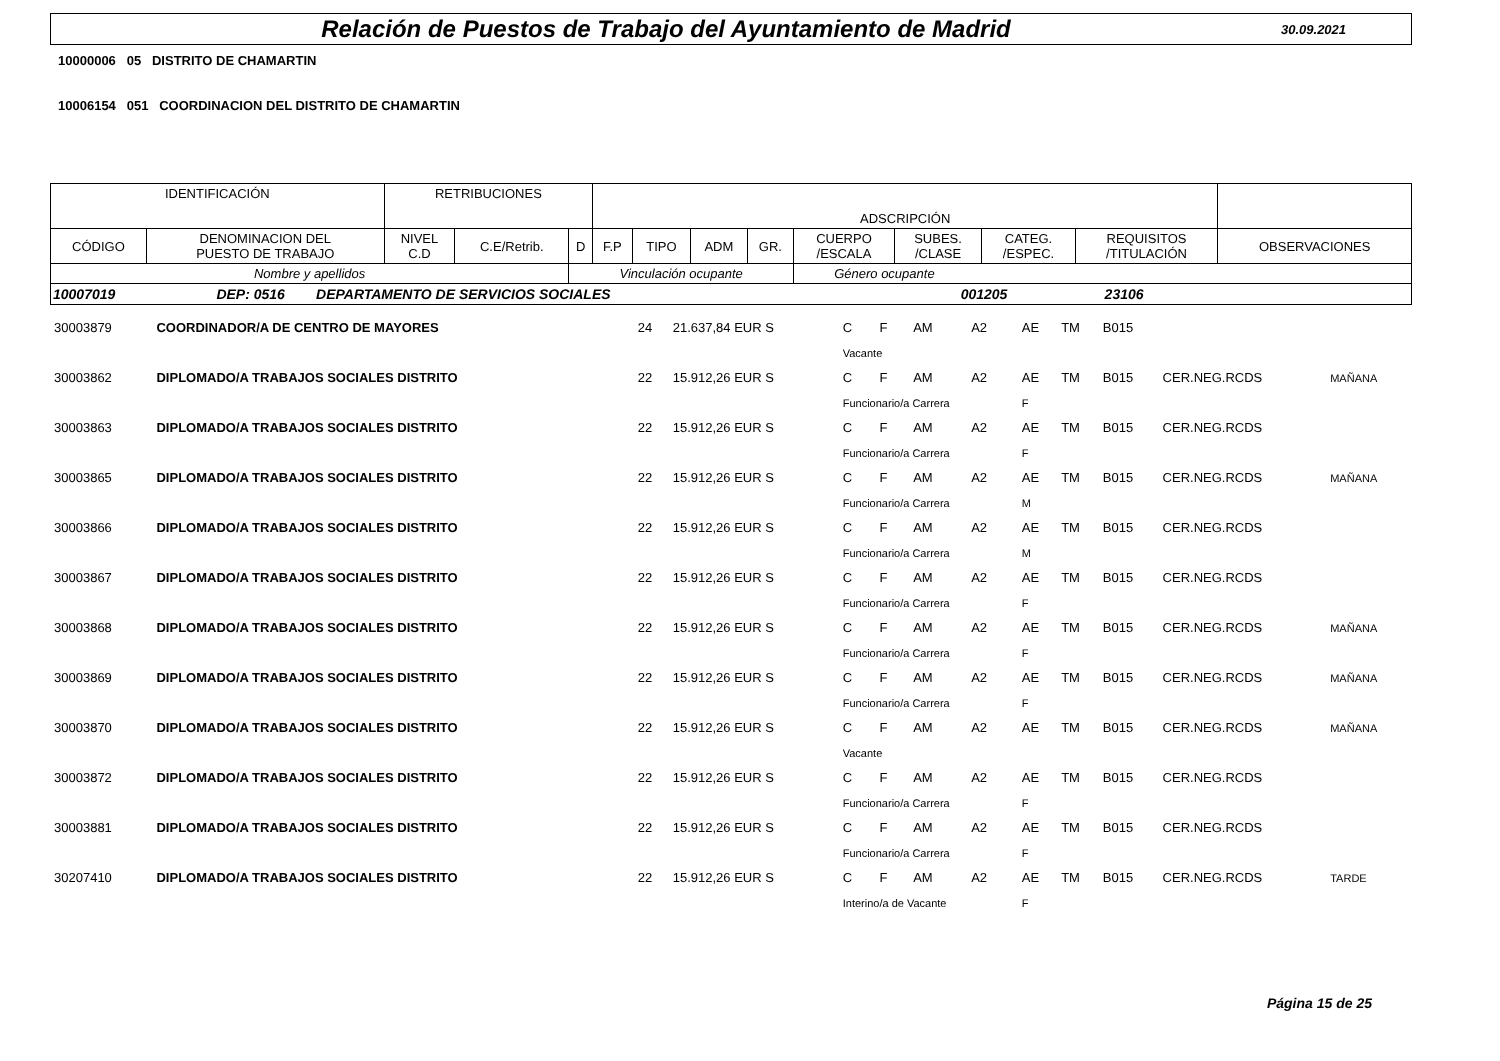Relación de Puestos de Trabajo del Ayuntamiento de Madrid
30.09.2021
10000006 05 DISTRITO DE CHAMARTIN
10006154 051 COORDINACION DEL DISTRITO DE CHAMARTIN
| IDENTIFICACIÓN | | RETRIBUCIONES | | | ADSCRIPCIÓN | | | | | | | | |
| CÓDIGO | DENOMINACION DEL PUESTO DE TRABAJO | NIVEL C.D | C.E/Retrib. | D | F.P | TIPO | ADM | GR. | CUERPO /ESCALA | SUBES. /CLASE | CATEG. /ESPEC. | REQUISITOS /TITULACIÓN | OBSERVACIONES |
| Nombre y apellidos | | | | Vinculación ocupante | | | | | Género ocupante | | | | |
| 10007019 DEP: 0516 DEPARTAMENTO DE SERVICIOS SOCIALES 001205 23106 | | | | | | | | | | | | | |
| 30003879 | COORDINADOR/A DE CENTRO DE MAYORES | 24 | 21.637,84 EUR S | C | F | AM | A2 | AE | TM | B015 | | |
| | | | | Vacante | | | | | | | | |
| 30003862 | DIPLOMADO/A TRABAJOS SOCIALES DISTRITO | 22 | 15.912,26 EUR S | C | F | AM | A2 | AE | TM | B015 | CER.NEG.RCDS | MAÑANA |
| | | | | Funcionario/a Carrera | | | | F | | | | |
| 30003863 | DIPLOMADO/A TRABAJOS SOCIALES DISTRITO | 22 | 15.912,26 EUR S | C | F | AM | A2 | AE | TM | B015 | CER.NEG.RCDS | |
| | | | | Funcionario/a Carrera | | | | F | | | | |
| 30003865 | DIPLOMADO/A TRABAJOS SOCIALES DISTRITO | 22 | 15.912,26 EUR S | C | F | AM | A2 | AE | TM | B015 | CER.NEG.RCDS | MAÑANA |
| | | | | Funcionario/a Carrera | | | | M | | | | |
| 30003866 | DIPLOMADO/A TRABAJOS SOCIALES DISTRITO | 22 | 15.912,26 EUR S | C | F | AM | A2 | AE | TM | B015 | CER.NEG.RCDS | |
| | | | | Funcionario/a Carrera | | | | M | | | | |
| 30003867 | DIPLOMADO/A TRABAJOS SOCIALES DISTRITO | 22 | 15.912,26 EUR S | C | F | AM | A2 | AE | TM | B015 | CER.NEG.RCDS | |
| | | | | Funcionario/a Carrera | | | | F | | | | |
| 30003868 | DIPLOMADO/A TRABAJOS SOCIALES DISTRITO | 22 | 15.912,26 EUR S | C | F | AM | A2 | AE | TM | B015 | CER.NEG.RCDS | MAÑANA |
| | | | | Funcionario/a Carrera | | | | F | | | | |
| 30003869 | DIPLOMADO/A TRABAJOS SOCIALES DISTRITO | 22 | 15.912,26 EUR S | C | F | AM | A2 | AE | TM | B015 | CER.NEG.RCDS | MAÑANA |
| | | | | Funcionario/a Carrera | | | | F | | | | |
| 30003870 | DIPLOMADO/A TRABAJOS SOCIALES DISTRITO | 22 | 15.912,26 EUR S | C | F | AM | A2 | AE | TM | B015 | CER.NEG.RCDS | MAÑANA |
| | | | | Vacante | | | | | | | | |
| 30003872 | DIPLOMADO/A TRABAJOS SOCIALES DISTRITO | 22 | 15.912,26 EUR S | C | F | AM | A2 | AE | TM | B015 | CER.NEG.RCDS | |
| | | | | Funcionario/a Carrera | | | | F | | | | |
| 30003881 | DIPLOMADO/A TRABAJOS SOCIALES DISTRITO | 22 | 15.912,26 EUR S | C | F | AM | A2 | AE | TM | B015 | CER.NEG.RCDS | |
| | | | | Funcionario/a Carrera | | | | F | | | | |
| 30207410 | DIPLOMADO/A TRABAJOS SOCIALES DISTRITO | 22 | 15.912,26 EUR S | C | F | AM | A2 | AE | TM | B015 | CER.NEG.RCDS | TARDE |
| | | | | Interino/a de Vacante | | | | F | | | | |
Página 15 de 25